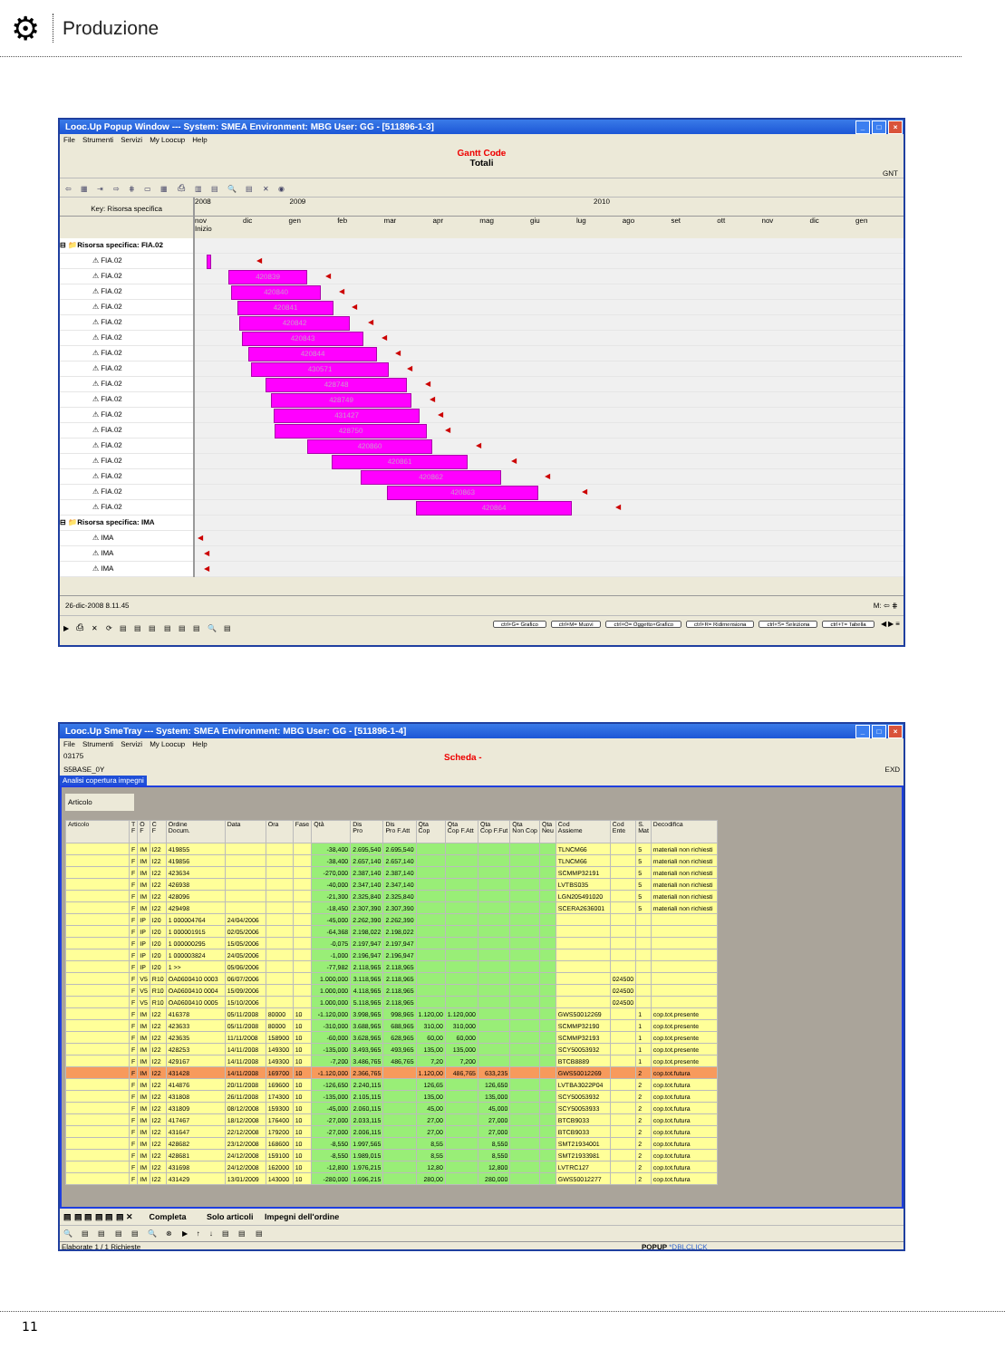⚙
Produzione
Looc.Up Popup Window --- System: SMEA Environment: MBG User: GG - [511896-1-3] _ □ ×
File Strumenti Servizi My Loocup Help
Gantt Code
Totali
GNT
⇦ ▦ ⇥ ⇨ ⋕ ▭ ▦ ⎙ ▥ ▤ 🔍 ▤ ✕ ◉
Key: Risorsa specifica
2008 2009 2010
nov dic gen feb mar apr mag giu lug ago set ott nov dic gen
Inizio
⊟ 📁Risorsa specifica: FIA.02
⚠ FIA.02
⚠ FIA.02
⚠ FIA.02
⚠ FIA.02
⚠ FIA.02
⚠ FIA.02
⚠ FIA.02
⚠ FIA.02
⚠ FIA.02
⚠ FIA.02
⚠ FIA.02
⚠ FIA.02
⚠ FIA.02
⚠ FIA.02
⚠ FIA.02
⚠ FIA.02
⚠ FIA.02
⊟ 📁Risorsa specifica: IMA
⚠ IMA
⚠ IMA
⚠ IMA
◀
420839 ◀
420840 ◀
420841 ◀
420842 ◀
420843 ◀
420844 ◀
430571 ◀
428748 ◀
428749 ◀
431427 ◀
428750 ◀
420860 ◀
420861 ◀
420862 ◀
420863 ◀
420864 ◀
◀
◀
◀
26-dic-2008 8.11.45 M: ⇦ ⋕
▶ ⎙ ✕ ⟳ ▤ ▤ ▤ ▤ ▤ ▤ 🔍 ▤ ctrl+G= Grafico ctrl+M= Muovi ctrl+O= Oggetto+Grafico ctrl+R= Ridimensiona ctrl+S= Seleziona ctrl+T= Tabella ◀ ▶ ≡
Looc.Up SmeTray --- System: SMEA Environment: MBG User: GG - [511896-1-4] _ □ ×
File Strumenti Servizi My Loocup Help
03175 Scheda -
S5BASE_0Y EXD
Analisi copertura impegni
Articolo
| Articolo | T F | O F | C F | Ordine Docum. | Data | Ora | Fase | Qtà | Dis Pro | Dis Pro F.Att | Qta Cop | Qta Cop F.Att | Qta Cop F.Fut | Qta Non Cop | Qta Neu | Cod Assieme | Cod Ente | S. Mat | Decodifica |
| --- | --- | --- | --- | --- | --- | --- | --- | --- | --- | --- | --- | --- | --- | --- | --- | --- | --- | --- | --- |
| | F | IM | I22 | 419855 | | | | -38,400 | 2.695,540 | 2.695,540 | | | | | | TLNCM66 | | 5 | materiali non richiesti |
| | F | IM | I22 | 419856 | | | | -38,400 | 2.657,140 | 2.657,140 | | | | | | TLNCM66 | | 5 | materiali non richiesti |
| | F | IM | I22 | 423634 | | | | -270,000 | 2.387,140 | 2.387,140 | | | | | | SCMMP32191 | | 5 | materiali non richiesti |
| | F | IM | I22 | 426938 | | | | -40,000 | 2.347,140 | 2.347,140 | | | | | | LVTBS035 | | 5 | materiali non richiesti |
| | F | IM | I22 | 428096 | | | | -21,300 | 2.325,840 | 2.325,840 | | | | | | LGN205491020 | | 5 | materiali non richiesti |
| | F | IM | I22 | 429498 | | | | -18,450 | 2.307,390 | 2.307,390 | | | | | | SCERA2636001 | | 5 | materiali non richiesti |
| | F | IP | I20 | 1 000004764 | 24/04/2006 | | | -45,000 | 2.262,390 | 2.262,390 | | | | | | | | | |
| | F | IP | I20 | 1 000001915 | 02/05/2006 | | | -64,368 | 2.198,022 | 2.198,022 | | | | | | | | | |
| | F | IP | I20 | 1 000000295 | 15/05/2006 | | | -0,075 | 2.197,947 | 2.197,947 | | | | | | | | | |
| | F | IP | I20 | 1 000003824 | 24/05/2006 | | | -1,000 | 2.196,947 | 2.196,947 | | | | | | | | | |
| | F | IP | I20 | 1 >> | 05/06/2006 | | | -77,982 | 2.118,965 | 2.118,965 | | | | | | | | | |
| | F | V5 | R10 | OA0600410 0003 | 06/07/2006 | | | 1.000,000 | 3.118,965 | 2.118,965 | | | | | | | 024500 | | |
| | F | V5 | R10 | OA0600410 0004 | 15/09/2006 | | | 1.000,000 | 4.118,965 | 2.118,965 | | | | | | | 024500 | | |
| | F | V5 | R10 | OA0600410 0005 | 15/10/2006 | | | 1.000,000 | 5.118,965 | 2.118,965 | | | | | | | 024500 | | |
| | F | IM | I22 | 416378 | 05/11/2008 | 80000 | 10 | -1.120,000 | 3.998,965 | 998,965 | 1.120,00 | 1.120,000 | | | | GWS50012269 | | 1 | cop.tot.presente |
| | F | IM | I22 | 423633 | 05/11/2008 | 80000 | 10 | -310,000 | 3.688,965 | 688,965 | 310,00 | 310,000 | | | | SCMMP32190 | | 1 | cop.tot.presente |
| | F | IM | I22 | 423635 | 11/11/2008 | 158900 | 10 | -60,000 | 3.628,965 | 628,965 | 60,00 | 60,000 | | | | SCMMP32193 | | 1 | cop.tot.presente |
| | F | IM | I22 | 428253 | 14/11/2008 | 149300 | 10 | -135,000 | 3.493,965 | 493,965 | 135,00 | 135,000 | | | | SCY50053932 | | 1 | cop.tot.presente |
| | F | IM | I22 | 429167 | 14/11/2008 | 149300 | 10 | -7,200 | 3.486,765 | 486,765 | 7,20 | 7,200 | | | | BTCB8889 | | 1 | cop.tot.presente |
| | F | IM | I22 | 431428 | 14/11/2008 | 169700 | 10 | -1.120,000 | 2.366,765 | | 1.120,00 | 486,765 | 633,235 | | | GWS50012269 | | 2 | cop.tot.futura |
| | F | IM | I22 | 414876 | 20/11/2008 | 169600 | 10 | -126,650 | 2.240,115 | | 126,65 | | 126,650 | | | LVTBA3022P04 | | 2 | cop.tot.futura |
| | F | IM | I22 | 431808 | 26/11/2008 | 174300 | 10 | -135,000 | 2.105,115 | | 135,00 | | 135,000 | | | SCY50053932 | | 2 | cop.tot.futura |
| | F | IM | I22 | 431809 | 08/12/2008 | 159300 | 10 | -45,000 | 2.060,115 | | 45,00 | | 45,000 | | | SCY50053933 | | 2 | cop.tot.futura |
| | F | IM | I22 | 417467 | 18/12/2008 | 176400 | 10 | -27,000 | 2.033,115 | | 27,00 | | 27,000 | | | BTCB9033 | | 2 | cop.tot.futura |
| | F | IM | I22 | 431647 | 22/12/2008 | 179200 | 10 | -27,000 | 2.006,115 | | 27,00 | | 27,000 | | | BTCB9033 | | 2 | cop.tot.futura |
| | F | IM | I22 | 428682 | 23/12/2008 | 168600 | 10 | -8,550 | 1.997,565 | | 8,55 | | 8,550 | | | SMT21934001 | | 2 | cop.tot.futura |
| | F | IM | I22 | 428681 | 24/12/2008 | 159100 | 10 | -8,550 | 1.989,015 | | 8,55 | | 8,550 | | | SMT21933981 | | 2 | cop.tot.futura |
| | F | IM | I22 | 431698 | 24/12/2008 | 162000 | 10 | -12,800 | 1.976,215 | | 12,80 | | 12,800 | | | LVTRC127 | | 2 | cop.tot.futura |
| | F | IM | I22 | 431429 | 13/01/2009 | 143000 | 10 | -280,000 | 1.696,215 | | 280,00 | | 280,000 | | | GWS50012277 | | 2 | cop.tot.futura |
▤ ▤ ▤ ▤ ▤ ▤ ✕ Completa Solo articoli Impegni dell'ordine
🔍 ▤ ▤ ▤ ▤ 🔍 ⊗ ▶ ↑ ↓ ▤ ▤ ▤
Elaborate 1 / 1 Richieste POPUP *DBLCLICK
11